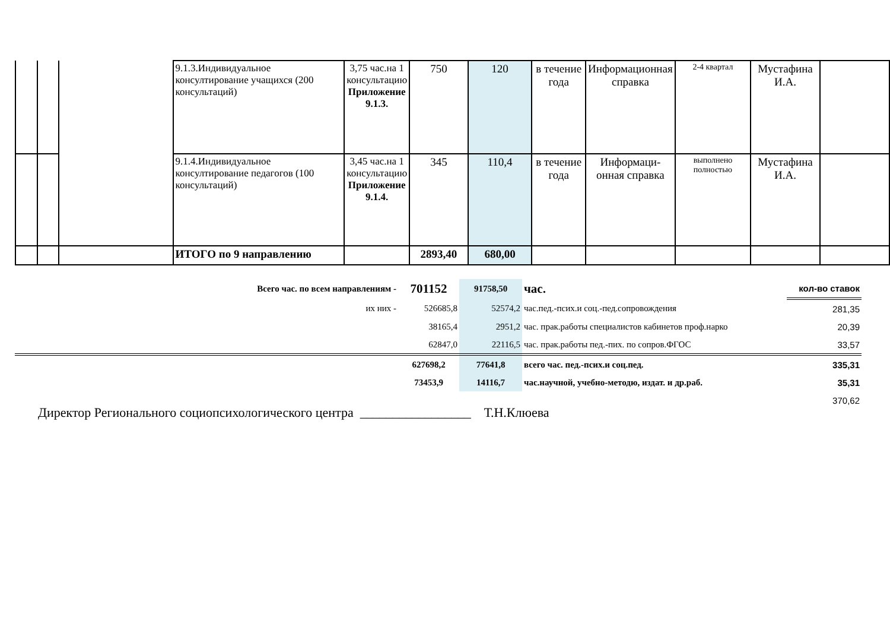| | | | 9.1.3.Индивидуальное консултирование учащихся (200 консультаций) | 3,75 час.на 1 консультацию Приложение 9.1.3. | 750 | 120 | в течение года | Информационная справка | 2-4 квартал | Мустафина И.А. | |
| | | | 9.1.4.Индивидуальное консултирование педагогов (100 консультаций) | 3,45 час.на 1 консультацию Приложение 9.1.4. | 345 | 110,4 | в течение года | Информаци-онная справка | выполнено полностью | Мустафина И.А. | |
| | | | ИТОГО по 9 направлению | | 2893,40 | 680,00 | | | | | |
| Всего час. по всем направлениям - | 701152 | 91758,50 | час. | кол-во ставок |
| их них - | 526685,8 | 52574,2 | час.пед.-псих.и соц.-пед.сопровождения | 281,35 |
| | 38165,4 | 2951,2 | час. прак.работы специалистов кабинетов проф.нарко | 20,39 |
| | 62847,0 | 22116,5 | час. прак.работы пед.-пих. по сопров.ФГОС | 33,57 |
| | 627698,2 | 77641,8 | всего час. пед.-псих.и соц.пед. | 335,31 |
| | 73453,9 | 14116,7 | час.научной, учебно-методю, издат. и др.раб. | 35,31 |
| | | | | 370,62 |
Директор Регионального социопсихологического центра _________________ Т.Н.Клюева